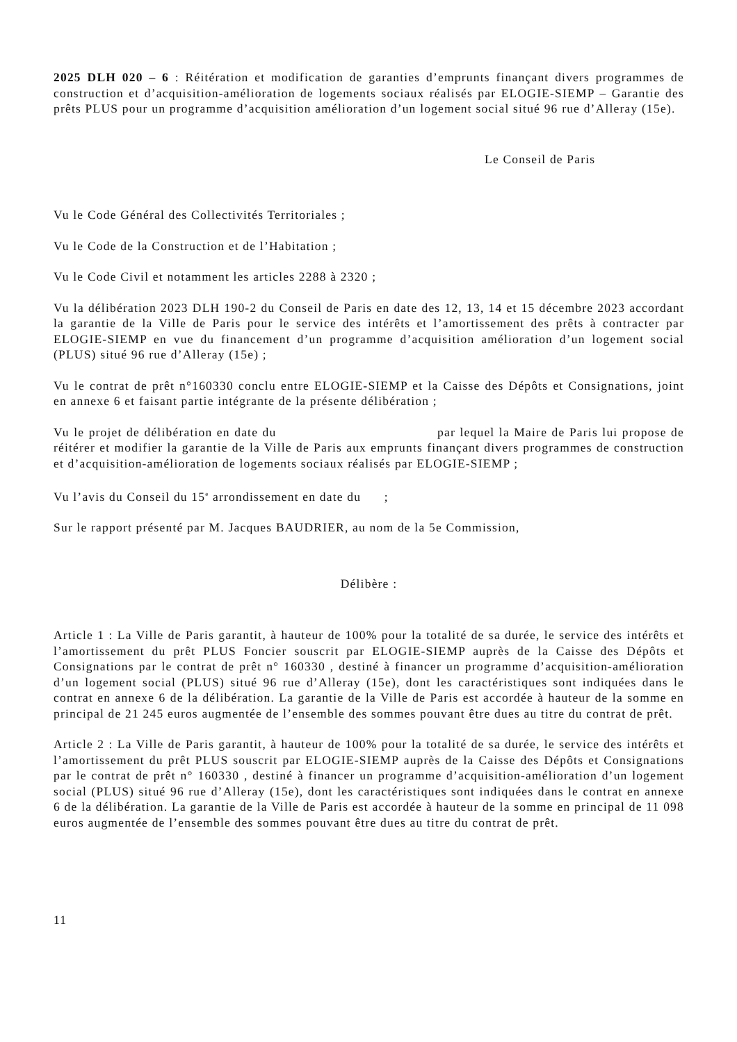2025 DLH 020 – 6 : Réitération et modification de garanties d’emprunts finançant divers programmes de construction et d’acquisition-amélioration de logements sociaux réalisés par ELOGIE-SIEMP – Garantie des prêts PLUS pour un programme d’acquisition amélioration d’un logement social situé 96 rue d’Alleray (15e).
Le Conseil de Paris
Vu le Code Général des Collectivités Territoriales ;
Vu le Code de la Construction et de l’Habitation ;
Vu le Code Civil et notamment les articles 2288 à 2320 ;
Vu la délibération 2023 DLH 190-2 du Conseil de Paris en date des 12, 13, 14 et 15 décembre 2023 accordant la garantie de la Ville de Paris pour le service des intérêts et l’amortissement des prêts à contracter par ELOGIE-SIEMP en vue du financement d’un programme d’acquisition amélioration d’un logement social (PLUS) situé 96 rue d’Alleray (15e) ;
Vu le contrat de prêt n°160330 conclu entre ELOGIE-SIEMP et la Caisse des Dépôts et Consignations, joint en annexe 6 et faisant partie intégrante de la présente délibération ;
Vu le projet de délibération en date du par lequel la Maire de Paris lui propose de réitérer et modifier la garantie de la Ville de Paris aux emprunts finançant divers programmes de construction et d’acquisition-amélioration de logements sociaux réalisés par ELOGIE-SIEMP ;
Vu l’avis du Conseil du 15<sup>e</sup> arrondissement en date du ;
Sur le rapport présenté par M. Jacques BAUDRIER, au nom de la 5e Commission,
Délibère :
Article 1 : La Ville de Paris garantit, à hauteur de 100% pour la totalité de sa durée, le service des intérêts et l’amortissement du prêt PLUS Foncier souscrit par ELOGIE-SIEMP auprès de la Caisse des Dépôts et Consignations par le contrat de prêt n° 160330 , destiné à financer un programme d’acquisition-amélioration d’un logement social (PLUS) situé 96 rue d’Alleray (15e), dont les caractéristiques sont indiquées dans le contrat en annexe 6 de la délibération. La garantie de la Ville de Paris est accordée à hauteur de la somme en principal de 21 245 euros augmentée de l’ensemble des sommes pouvant être dues au titre du contrat de prêt.
Article 2 : La Ville de Paris garantit, à hauteur de 100% pour la totalité de sa durée, le service des intérêts et l’amortissement du prêt PLUS souscrit par ELOGIE-SIEMP auprès de la Caisse des Dépôts et Consignations par le contrat de prêt n° 160330 , destiné à financer un programme d’acquisition-amélioration d’un logement social (PLUS) situé 96 rue d’Alleray (15e), dont les caractéristiques sont indiquées dans le contrat en annexe 6 de la délibération. La garantie de la Ville de Paris est accordée à hauteur de la somme en principal de 11 098 euros augmentée de l’ensemble des sommes pouvant être dues au titre du contrat de prêt.
11